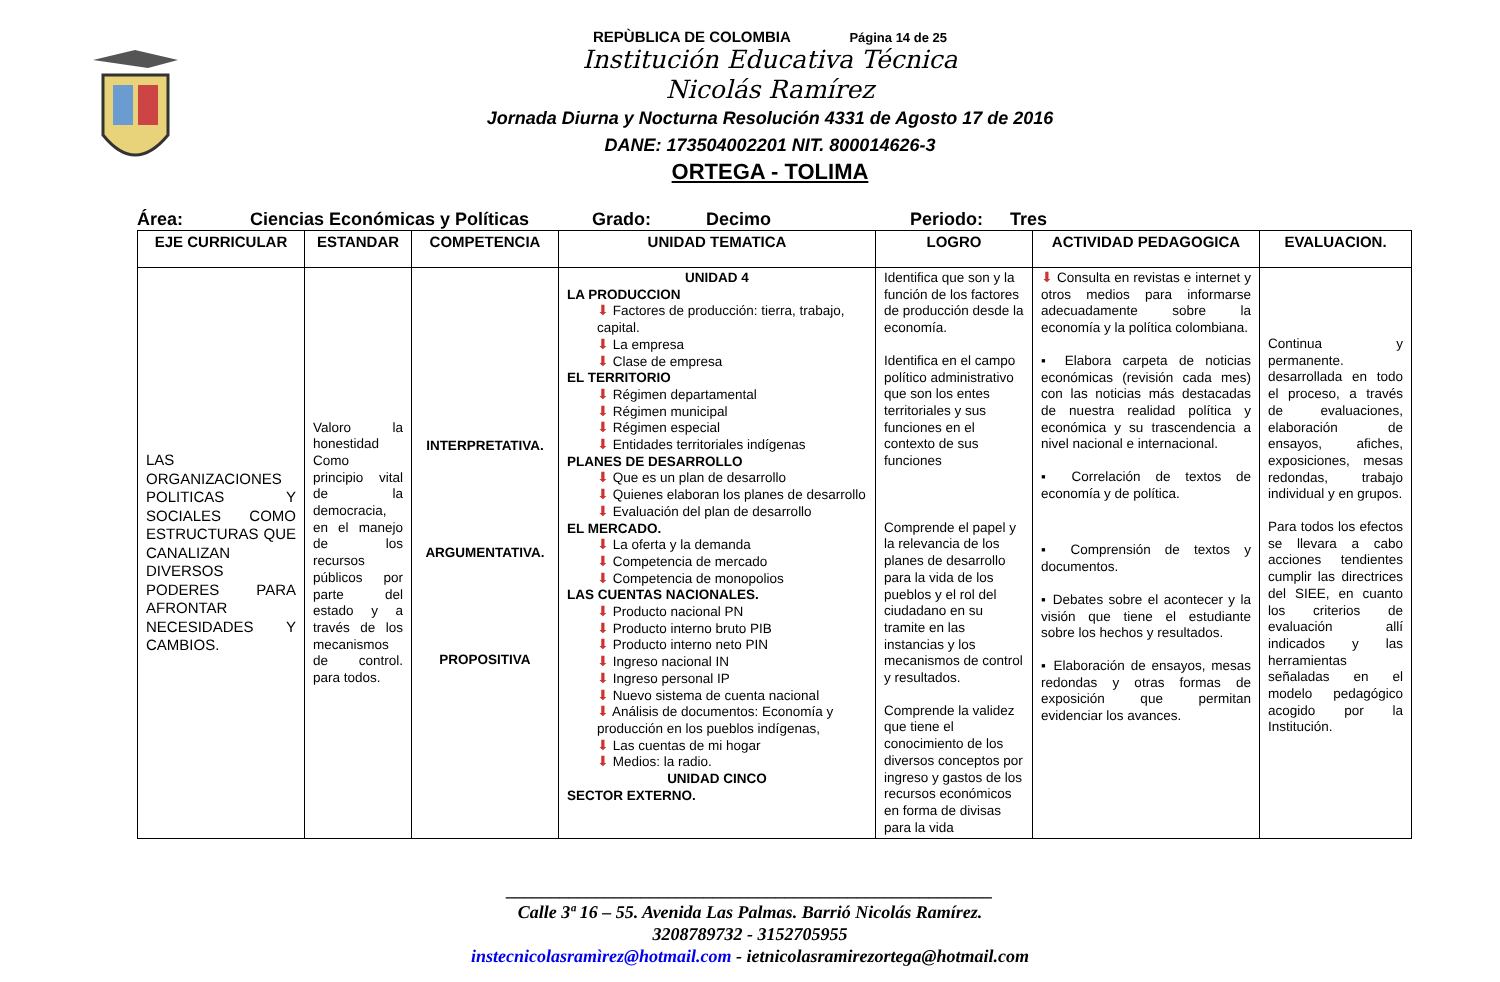REPÙBLICA DE COLOMBIA Página 14 de 25
Institución Educativa Técnica
Nicolás Ramírez
Jornada Diurna y Nocturna Resolución 4331 de Agosto 17 de 2016
DANE: 173504002201 NIT. 800014626-3
ORTEGA - TOLIMA
Área: Ciencias Económicas y Políticas Grado: Decimo Periodo: Tres
| EJE CURRICULAR | ESTANDAR | COMPETENCIA | UNIDAD TEMATICA | LOGRO | ACTIVIDAD PEDAGOGICA | EVALUACION. |
| --- | --- | --- | --- | --- | --- | --- |
| LAS ORGANIZACIONES POLITICAS Y SOCIALES COMO ESTRUCTURAS QUE CANALIZAN DIVERSOS PODERES PARA AFRONTAR NECESIDADES Y CAMBIOS. | Valoro la honestidad Como principio vital de la democracia, en el manejo de los recursos públicos por parte del estado y a través de los mecanismos de control. para todos. | INTERPRETATIVA. ARGUMENTATIVA. PROPOSITIVA | UNIDAD 4 LA PRODUCCION ⬇ Factores de producción: tierra, trabajo, capital. ⬇ La empresa ⬇ Clase de empresa EL TERRITORIO ⬇ Régimen departamental ⬇ Régimen municipal ⬇ Régimen especial ⬇ Entidades territoriales indígenas PLANES DE DESARROLLO ⬇ Que es un plan de desarrollo ⬇ Quienes elaboran los planes de desarrollo ⬇ Evaluación del plan de desarrollo EL MERCADO. ⬇ La oferta y la demanda ⬇ Competencia de mercado ⬇ Competencia de monopolios LAS CUENTAS NACIONALES. ⬇ Producto nacional PN ⬇ Producto interno bruto PIB ⬇ Producto interno neto PIN ⬇ Ingreso nacional IN ⬇ Ingreso personal IP ⬇ Nuevo sistema de cuenta nacional ⬇ Análisis de documentos: Economía y producción en los pueblos indígenas, ⬇ Las cuentas de mi hogar ⬇ Medios: la radio. UNIDAD CINCO SECTOR EXTERNO. | Identifica que son y la función de los factores de producción desde la economía. Identifica en el campo político administrativo que son los entes territoriales y sus funciones en el contexto de sus funciones Comprende el papel y la relevancia de los planes de desarrollo para la vida de los pueblos y el rol del ciudadano en su tramite en las instancias y los mecanismos de control y resultados. Comprende la validez que tiene el conocimiento de los diversos conceptos por ingreso y gastos de los recursos económicos en forma de divisas para la vida | ⬇ Consulta en revistas e internet y otros medios para informarse adecuadamente sobre la economía y la política colombiana. ▪ Elabora carpeta de noticias económicas (revisión cada mes) con las noticias más destacadas de nuestra realidad política y económica y su trascendencia a nivel nacional e internacional. ▪ Correlación de textos de economía y de política. ▪ Comprensión de textos y documentos. ▪ Debates sobre el acontecer y la visión que tiene el estudiante sobre los hechos y resultados. ▪ Elaboración de ensayos, mesas redondas y otras formas de exposición que permitan evidenciar los avances. | Continua y permanente. desarrollada en todo el proceso, a través de evaluaciones, elaboración de ensayos, afiches, exposiciones, mesas redondas, trabajo individual y en grupos. Para todos los efectos se llevara a cabo acciones tendientes cumplir las directrices del SIEE, en cuanto los criterios de evaluación allí indicados y las herramientas señaladas en el modelo pedagógico acogido por la Institución. |
______________________________________________________
Calle 3ª 16 – 55. Avenida Las Palmas. Barrió Nicolás Ramírez.
3208789732 - 3152705955
instecnicolasramìrez@hotmail.com - ietnicolasramirezortega@hotmail.com